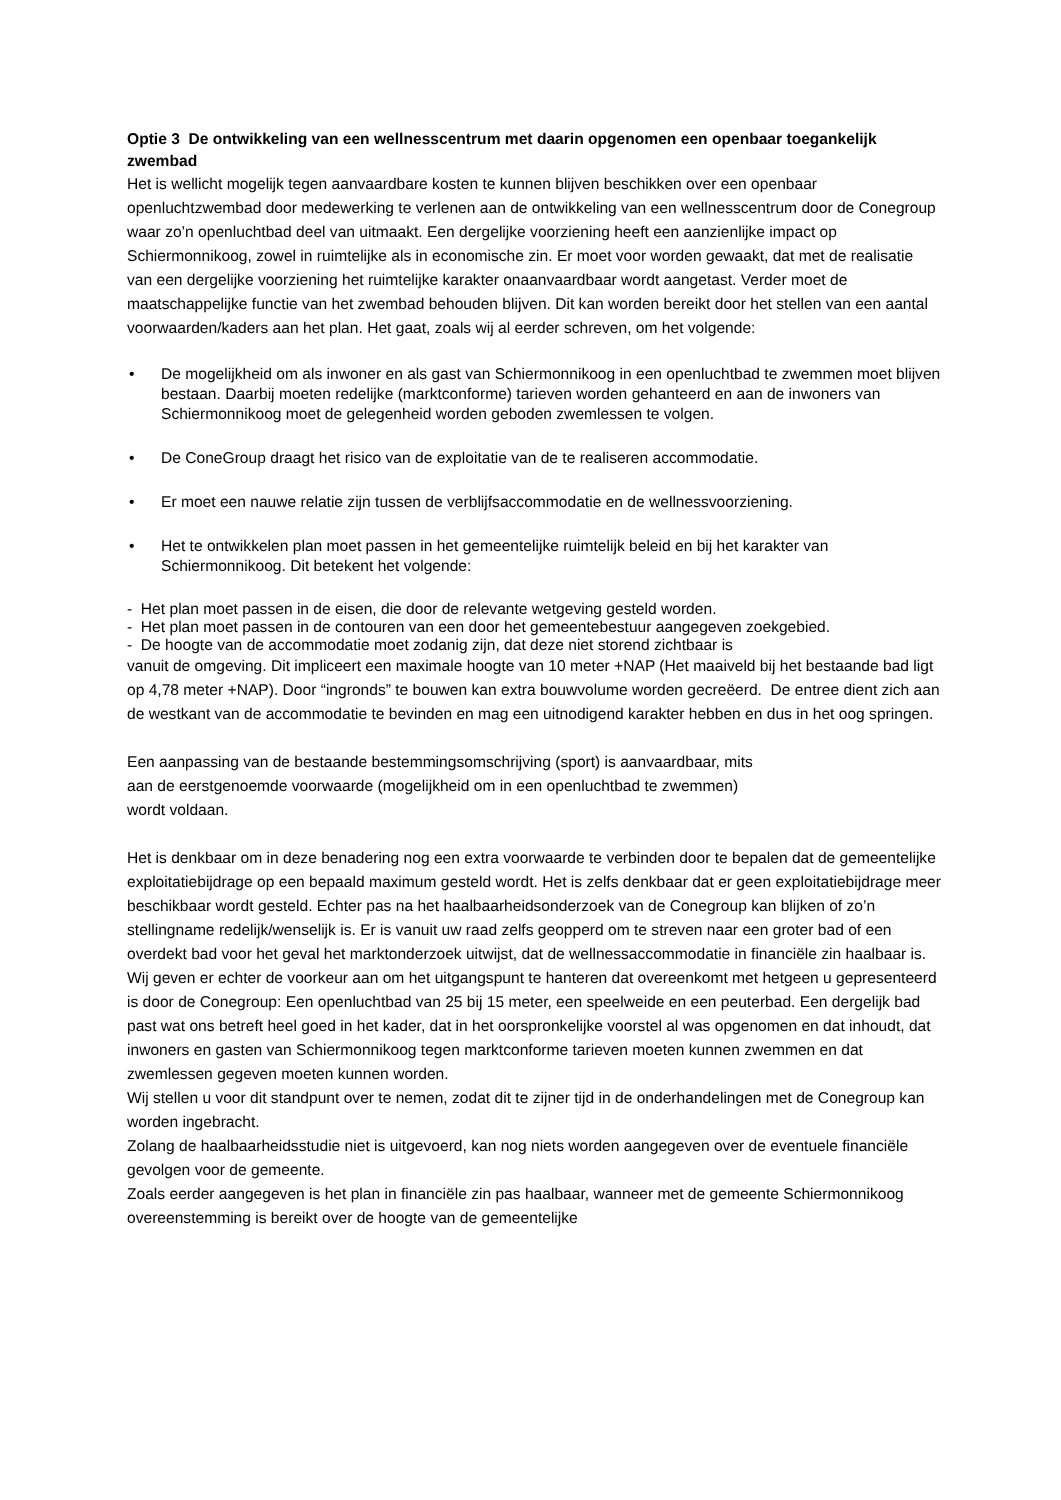Optie 3 De ontwikkeling van een wellnesscentrum met daarin opgenomen een openbaar toegankelijk zwembad
Het is wellicht mogelijk tegen aanvaardbare kosten te kunnen blijven beschikken over een openbaar openluchtzwembad door medewerking te verlenen aan de ontwikkeling van een wellnesscentrum door de Conegroup waar zo’n openluchtbad deel van uitmaakt. Een dergelijke voorziening heeft een aanzienlijke impact op Schiermonnikoog, zowel in ruimtelijke als in economische zin. Er moet voor worden gewaakt, dat met de realisatie van een dergelijke voorziening het ruimtelijke karakter onaanvaardbaar wordt aangetast. Verder moet de maatschappelijke functie van het zwembad behouden blijven. Dit kan worden bereikt door het stellen van een aantal voorwaarden/kaders aan het plan. Het gaat, zoals wij al eerder schreven, om het volgende:
• De mogelijkheid om als inwoner en als gast van Schiermonnikoog in een openluchtbad te zwemmen moet blijven bestaan. Daarbij moeten redelijke (marktconforme) tarieven worden gehanteerd en aan de inwoners van Schiermonnikoog moet de gelegenheid worden geboden zwemlessen te volgen.
• De ConeGroup draagt het risico van de exploitatie van de te realiseren accommodatie.
• Er moet een nauwe relatie zijn tussen de verblijfsaccommodatie en de wellnessvoorziening.
• Het te ontwikkelen plan moet passen in het gemeentelijke ruimtelijk beleid en bij het karakter van Schiermonnikoog. Dit betekent het volgende:
- Het plan moet passen in de eisen, die door de relevante wetgeving gesteld worden.
- Het plan moet passen in de contouren van een door het gemeentebestuur aangegeven zoekgebied.
- De hoogte van de accommodatie moet zodanig zijn, dat deze niet storend zichtbaar is
vanuit de omgeving. Dit impliceert een maximale hoogte van 10 meter +NAP (Het maaiveld bij het bestaande bad ligt op 4,78 meter +NAP). Door “ingronds” te bouwen kan extra bouwvolume worden gecreëerd. De entree dient zich aan de westkant van de accommodatie te bevinden en mag een uitnodigend karakter hebben en dus in het oog springen.
Een aanpassing van de bestaande bestemmingsomschrijving (sport) is aanvaardbaar, mits
aan de eerstgenoemde voorwaarde (mogelijkheid om in een openluchtbad te zwemmen)
wordt voldaan.
Het is denkbaar om in deze benadering nog een extra voorwaarde te verbinden door te bepalen dat de gemeentelijke exploitatiebijdrage op een bepaald maximum gesteld wordt. Het is zelfs denkbaar dat er geen exploitatiebijdrage meer beschikbaar wordt gesteld. Echter pas na het haalbaarheidsonderzoek van de Conegroup kan blijken of zo’n stellingname redelijk/wenselijk is. Er is vanuit uw raad zelfs geopperd om te streven naar een groter bad of een overdekt bad voor het geval het marktonderzoek uitwijst, dat de wellnessaccommodatie in financiële zin haalbaar is. Wij geven er echter de voorkeur aan om het uitgangspunt te hanteren dat overeenkomt met hetgeen u gepresenteerd is door de Conegroup: Een openluchtbad van 25 bij 15 meter, een speelweide en een peuterbad. Een dergelijk bad past wat ons betreft heel goed in het kader, dat in het oorspronkelijke voorstel al was opgenomen en dat inhoudt, dat inwoners en gasten van Schiermonnikoog tegen marktconforme tarieven moeten kunnen zwemmen en dat zwemlessen gegeven moeten kunnen worden.
Wij stellen u voor dit standpunt over te nemen, zodat dit te zijner tijd in de onderhandelingen met de Conegroup kan worden ingebracht.
Zolang de haalbaarheidsstudie niet is uitgevoerd, kan nog niets worden aangegeven over de eventuele financiële gevolgen voor de gemeente.
Zoals eerder aangegeven is het plan in financiële zin pas haalbaar, wanneer met de gemeente Schiermonnikoog overeenstemming is bereikt over de hoogte van de gemeentelijke